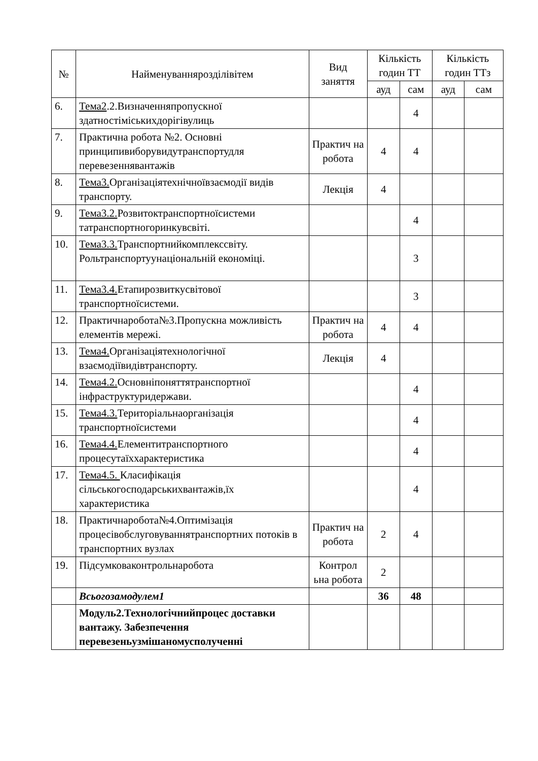| № | Найменуваннярозділівітем | Вид заняття | Кількість годин ТТ | | Кількість годин ТТз | |
| --- | --- | --- | --- | --- | --- | --- |
| | | | ауд | сам | ауд | сам |
| 6. | Тема2 .2.Визначенняпропускної здатностіміськихдорігівулиць | | | 4 | | |
| 7. | Практична робота №2. Основні принципивиборувидутранспортудля перевезеннявантажів | Практич на робота | 4 | 4 | | |
| 8. | Тема3. Організаціятехнічноївзаємодії видів транспорту. | Лекція | 4 | | | |
| 9. | Тема3.2. Розвитоктранспортноїсистеми татранспортногоринкувсвіті. | | | 4 | | |
| 10. | Тема3.3. Транспортнийкомплекссвіту. Рольтранспортуунаціональній економіці. | | | 3 | | |
| 11. | Тема3.4. Етапирозвиткусвітової транспортноїсистеми. | | | 3 | | |
| 12. | Практичнаробота№3.Пропускна можливість елементів мережі. | Практич на робота | 4 | 4 | | |
| 13. | Тема4. Організаціятехнологічної взаємодіївидівтранспорту. | Лекція | 4 | | | |
| 14. | Тема4.2. Основніпоняттятранспортної інфраструктуридержави. | | | 4 | | |
| 15. | Тема4.3. Територіальнаорганізація транспортноїсистеми | | | 4 | | |
| 16. | Тема4.4. Елементитранспортного процесутаїххарактеристика | | | 4 | | |
| 17. | Тема4.5. Класифікація сільськогосподарськихвантажів,їх характеристика | | | 4 | | |
| 18. | Практичнаробота№4.Оптимізація процесівобслуговуваннятранспортних потоків в транспортних вузлах | Практич на робота | 2 | 4 | | |
| 19. | Підсумковаконтрольнаробота | Контрол ьна робота | 2 | | | |
| | Всьогозамодулем1 | | 36 | 48 | | |
| | Модуль2.Технологічнийпроцес доставки вантажу. Забезпечення перевезеньузмішаномусполученні | | | | | |